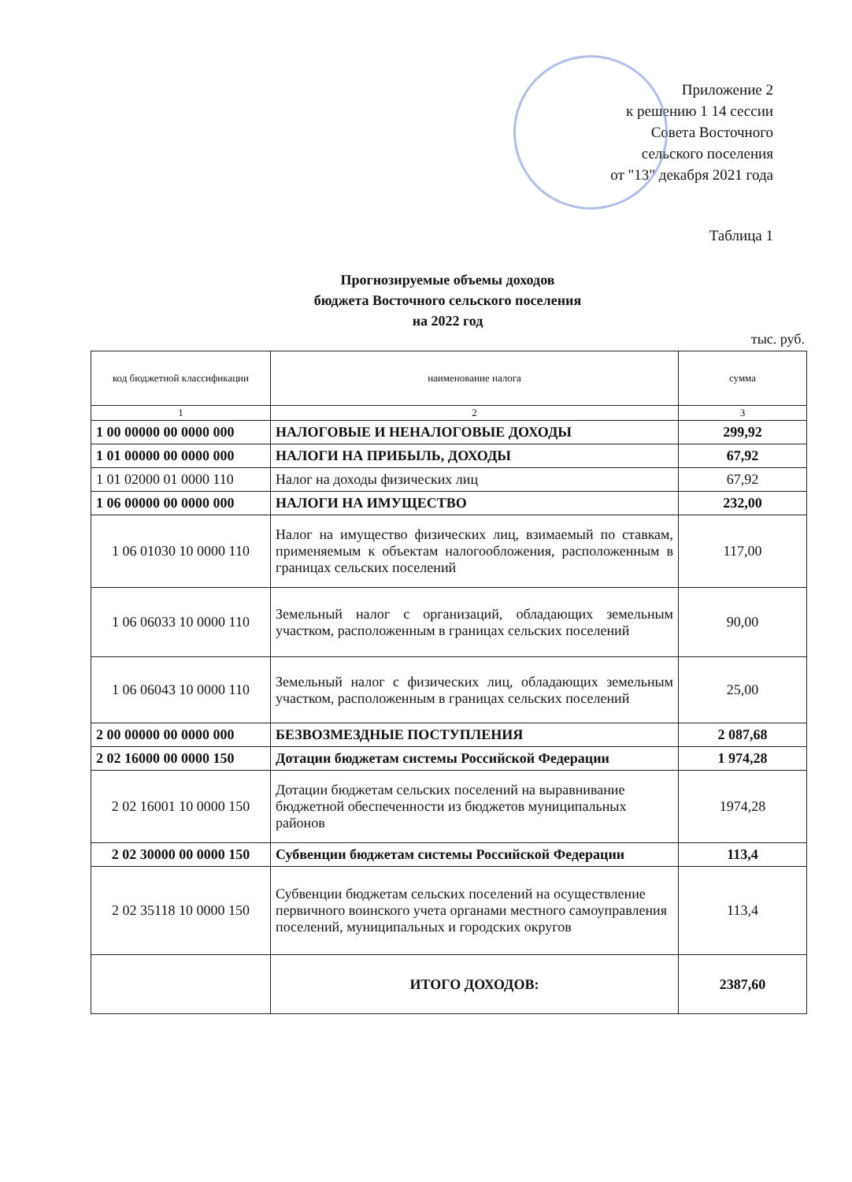Приложение 2
к решению 1 14 сессии
Совета Восточного
сельского поселения
от "13" декабря 2021 года
Таблица 1
Прогнозируемые объемы доходов
бюджета Восточного сельского поселения
на 2022 год
тыс. руб.
| код бюджетной классификации | наименование налога | сумма |
| --- | --- | --- |
| 1 | 2 | 3 |
| 1 00 00000 00 0000 000 | НАЛОГОВЫЕ И НЕНАЛОГОВЫЕ ДОХОДЫ | 299,92 |
| 1 01 00000 00 0000 000 | НАЛОГИ НА ПРИБЫЛЬ, ДОХОДЫ | 67,92 |
| 1 01 02000 01 0000 110 | Налог на доходы физических лиц | 67,92 |
| 1 06 00000 00 0000 000 | НАЛОГИ НА ИМУЩЕСТВО | 232,00 |
| 1 06 01030 10 0000 110 | Налог на имущество физических лиц, взимаемый по ставкам, применяемым к объектам налогообложения, расположенным в границах сельских поселений | 117,00 |
| 1 06 06033 10 0000 110 | Земельный налог с организаций, обладающих земельным участком, расположенным в границах сельских поселений | 90,00 |
| 1 06 06043 10 0000 110 | Земельный налог с физических лиц, обладающих земельным участком, расположенным в границах сельских поселений | 25,00 |
| 2 00 00000 00 0000 000 | БЕЗВОЗМЕЗДНЫЕ ПОСТУПЛЕНИЯ | 2 087,68 |
| 2 02 16000 00 0000 150 | Дотации бюджетам системы Российской Федерации | 1 974,28 |
| 2 02 16001 10 0000 150 | Дотации бюджетам сельских поселений на выравнивание бюджетной обеспеченности из бюджетов муниципальных районов | 1974,28 |
| 2 02 30000 00 0000 150 | Субвенции бюджетам системы Российской Федерации | 113,4 |
| 2 02 35118 10 0000 150 | Субвенции бюджетам сельских поселений на осуществление первичного воинского учета органами местного самоуправления поселений, муниципальных и городских округов | 113,4 |
| | ИТОГО ДОХОДОВ: | 2387,60 |